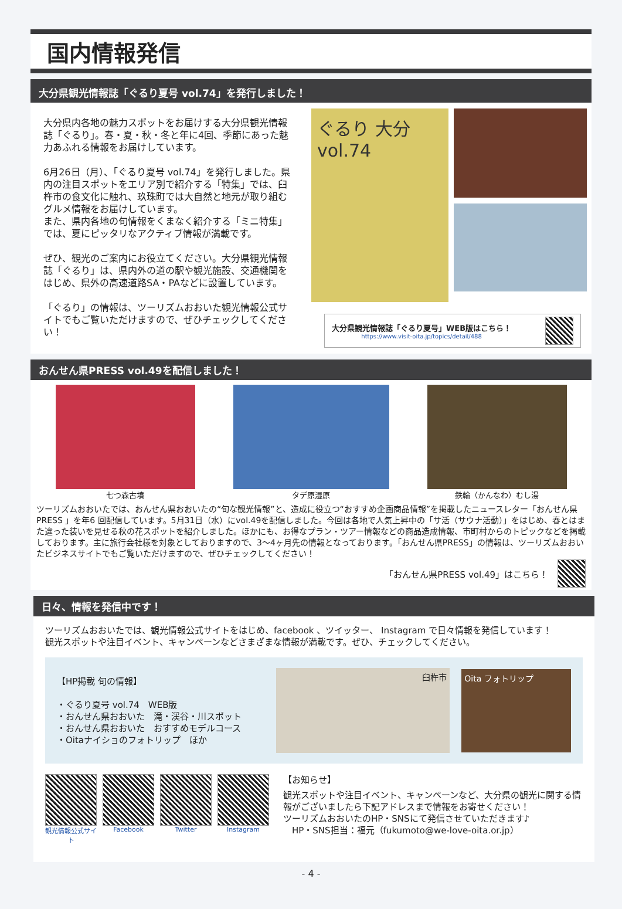国内情報発信
大分県観光情報誌「ぐるり夏号 vol.74」を発行しました！
大分県内各地の魅力スポットをお届けする大分県観光情報誌「ぐるり」。春・夏・秋・冬と年に4回、季節にあった魅力あふれる情報をお届けしています。
6月26日（月）、「ぐるり夏号 vol.74」を発行しました。県内の注目スポットをエリア別で紹介する「特集」では、臼杵市の食文化に触れ、玖珠町では大自然と地元が取り組むグルメ情報をお届けしています。
また、県内各地の旬情報をくまなく紹介する「ミニ特集」では、夏にピッタリなアクティブ情報が満載です。
ぜひ、観光のご案内にお役立てください。大分県観光情報誌「ぐるり」は、県内外の道の駅や観光施設、交通機関をはじめ、県外の高速道路SA・PAなどに設置しています。
「ぐるり」の情報は、ツーリズムおおいた観光情報公式サイトでもご覧いただけますので、ぜひチェックしてください！
ぐるり 大分 vol.74
大分県観光情報誌「ぐるり夏号」WEB版はこちら！
https://www.visit-oita.jp/topics/detail/488
おんせん県PRESS vol.49を配信しました！
七つ森古墳 タデ原湿原 鉄輪（かんなわ）むし湯
ツーリズムおおいたでは、おんせん県おおいたの“旬な観光情報”と、造成に役立つ“おすすめ企画商品情報”を掲載したニュースレター「おんせん県 PRESS 」を年6 回配信しています。5月31日（水）にvol.49を配信しました。今回は各地で人気上昇中の「サ活（サウナ活動）」をはじめ、春とはまた違った装いを見せる秋の花スポットを紹介しました。ほかにも、お得なプラン・ツアー情報などの商品造成情報、市町村からのトピックなどを掲載しております。主に旅行会社様を対象としておりますので、3～4ヶ月先の情報となっております。「おんせん県PRESS」の情報は、ツーリズムおおいたビジネスサイトでもご覧いただけますので、ぜひチェックしてください！
「おんせん県PRESS vol.49」はこちら！
日々、情報を発信中です！
ツーリズムおおいたでは、観光情報公式サイトをはじめ、facebook 、ツイッター、 Instagram で日々情報を発信しています！
観光スポットや注目イベント、キャンペーンなどさまざまな情報が満載です。ぜひ、チェックしてください。
【HP掲載 旬の情報】
・ぐるり夏号 vol.74　WEB版
・おんせん県おおいた　滝・渓谷・川スポット
・おんせん県おおいた　おすすめモデルコース
・Oitaナイショのフォトリップ　ほか
臼杵市
Oita フォトリップ
観光情報公式サイト Facebook Twitter Instagram
【お知らせ】
観光スポットや注目イベント、キャンペーンなど、大分県の観光に関する情報がございましたら下記アドレスまで情報をお寄せください！
ツーリズムおおいたのHP・SNSにて発信させていただきます♪
　HP・SNS担当：福元（fukumoto@we-love-oita.or.jp）
- 4 -